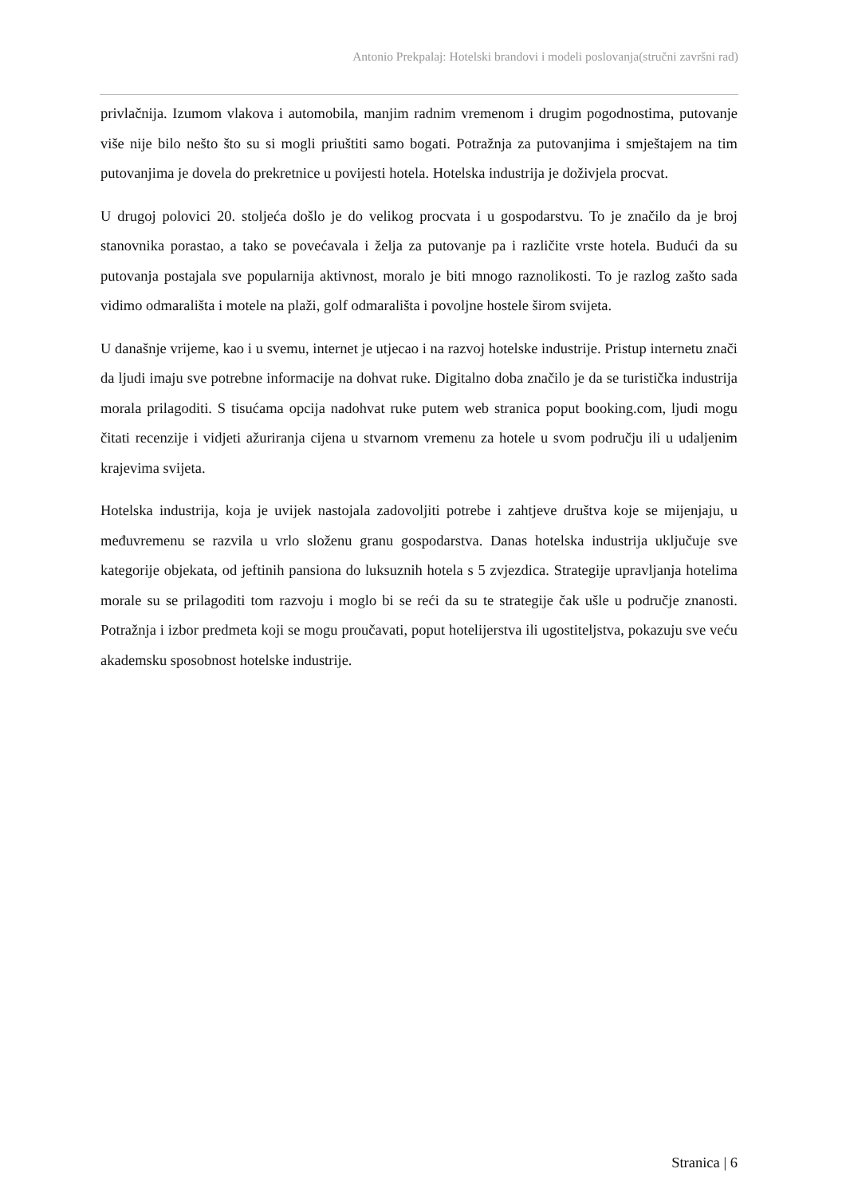Antonio Prekpalaj: Hotelski brandovi i modeli poslovanja(stručni završni rad)
privlačnija. Izumom vlakova i automobila, manjim radnim vremenom i drugim pogodnostima, putovanje više nije bilo nešto što su si mogli priuštiti samo bogati. Potražnja za putovanjima i smještajem na tim putovanjima je dovela do prekretnice u povijesti hotela. Hotelska industrija je doživjela procvat.
U drugoj polovici 20. stoljeća došlo je do velikog procvata i u gospodarstvu. To je značilo da je broj stanovnika porastao, a tako se povećavala i želja za putovanje pa i različite vrste hotela. Budući da su putovanja postajala sve popularnija aktivnost, moralo je biti mnogo raznolikosti. To je razlog zašto sada vidimo odmarališta i motele na plaži, golf odmarališta i povoljne hostele širom svijeta.
U današnje vrijeme, kao i u svemu, internet je utjecao i na razvoj hotelske industrije. Pristup internetu znači da ljudi imaju sve potrebne informacije na dohvat ruke. Digitalno doba značilo je da se turistička industrija morala prilagoditi. S tisućama opcija nadohvat ruke putem web stranica poput booking.com, ljudi mogu čitati recenzije i vidjeti ažuriranja cijena u stvarnom vremenu za hotele u svom području ili u udaljenim krajevima svijeta.
Hotelska industrija, koja je uvijek nastojala zadovoljiti potrebe i zahtjeve društva koje se mijenjaju, u međuvremenu se razvila u vrlo složenu granu gospodarstva. Danas hotelska industrija uključuje sve kategorije objekata, od jeftinih pansiona do luksuznih hotela s 5 zvjezdica. Strategije upravljanja hotelima morale su se prilagoditi tom razvoju i moglo bi se reći da su te strategije čak ušle u područje znanosti. Potražnja i izbor predmeta koji se mogu proučavati, poput hotelijerstva ili ugostiteljstva, pokazuju sve veću akademsku sposobnost hotelske industrije.
Stranica | 6